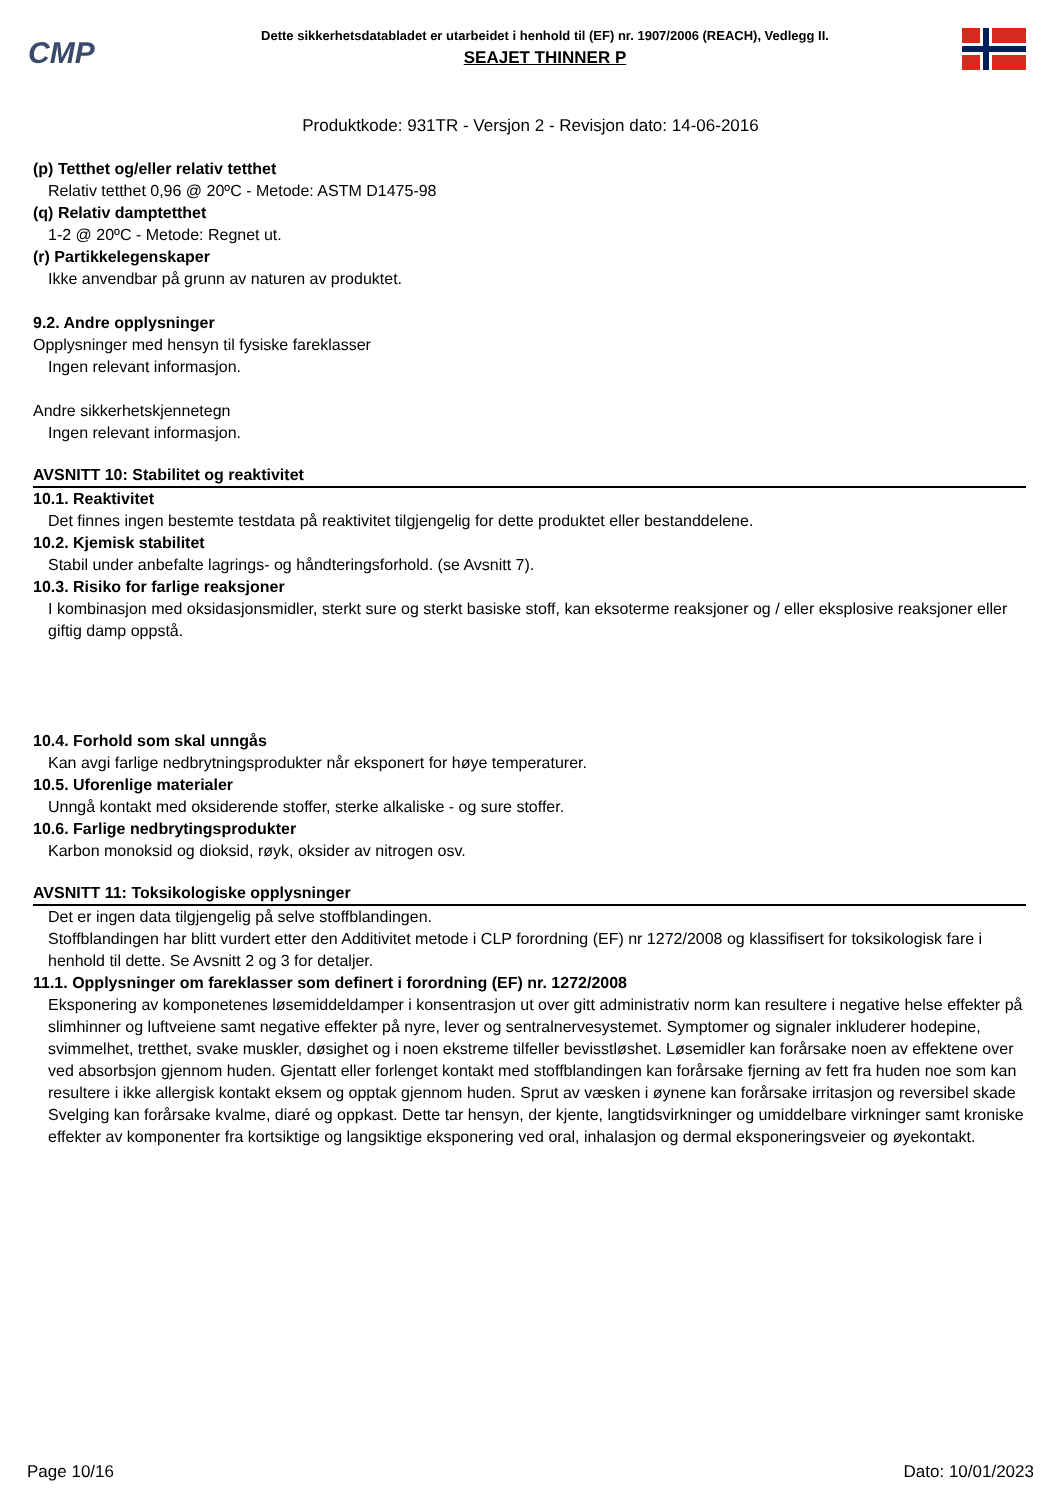CMP
Dette sikkerhetsdatabladet er utarbeidet i henhold til (EF) nr. 1907/2006 (REACH), Vedlegg II.
SEAJET THINNER P
Produktkode: 931TR - Versjon 2 - Revisjon dato: 14-06-2016
(p) Tetthet og/eller relativ tetthet
Relativ tetthet 0,96 @ 20ºC - Metode: ASTM D1475-98
(q) Relativ damptetthet
1-2 @ 20ºC - Metode: Regnet ut.
(r) Partikkelegenskaper
Ikke anvendbar på grunn av naturen av produktet.
9.2. Andre opplysninger
Opplysninger med hensyn til fysiske fareklasser
Ingen relevant informasjon.
Andre sikkerhetskjennetegn
Ingen relevant informasjon.
AVSNITT 10: Stabilitet og reaktivitet
10.1. Reaktivitet
Det finnes ingen bestemte testdata på reaktivitet tilgjengelig for dette produktet eller bestanddelene.
10.2. Kjemisk stabilitet
Stabil under anbefalte lagrings- og håndteringsforhold. (se Avsnitt 7).
10.3. Risiko for farlige reaksjoner
I kombinasjon med oksidasjonsmidler, sterkt sure og sterkt basiske stoff, kan eksoterme reaksjoner og / eller eksplosive reaksjoner eller giftig damp oppstå.
10.4. Forhold som skal unngås
Kan avgi farlige nedbrytningsprodukter når eksponert for høye temperaturer.
10.5. Uforenlige materialer
Unngå kontakt med oksiderende stoffer, sterke alkaliske - og sure stoffer.
10.6. Farlige nedbrytingsprodukter
Karbon monoksid og dioksid, røyk, oksider av nitrogen osv.
AVSNITT 11: Toksikologiske opplysninger
Det er ingen data tilgjengelig på selve stoffblandingen.
Stoffblandingen har blitt vurdert etter den Additivitet metode i CLP forordning (EF) nr 1272/2008 og klassifisert for toksikologisk fare i henhold til dette. Se Avsnitt 2 og 3 for detaljer.
11.1. Opplysninger om fareklasser som definert i forordning (EF) nr. 1272/2008
Eksponering av komponetenes løsemiddeldamper i konsentrasjon ut over gitt administrativ norm kan resultere i negative helse effekter på slimhinner og luftveiene samt negative effekter på nyre, lever og sentralnervesystemet. Symptomer og signaler inkluderer hodepine, svimmelhet, tretthet, svake muskler, døsighet og i noen ekstreme tilfeller bevisstløshet. Løsemidler kan forårsake noen av effektene over ved absorbsjon gjennom huden. Gjentatt eller forlenget kontakt med stoffblandingen kan forårsake fjerning av fett fra huden noe som kan resultere i ikke allergisk kontakt eksem og opptak gjennom huden. Sprut av væsken i øynene kan forårsake irritasjon og reversibel skade Svelging kan forårsake kvalme, diaré og oppkast. Dette tar hensyn, der kjente, langtidsvirkninger og umiddelbare virkninger samt kroniske effekter av komponenter fra kortsiktige og langsiktige eksponering ved oral, inhalasjon og dermal eksponeringsveier og øyekontakt.
Page 10/16 Dato: 10/01/2023